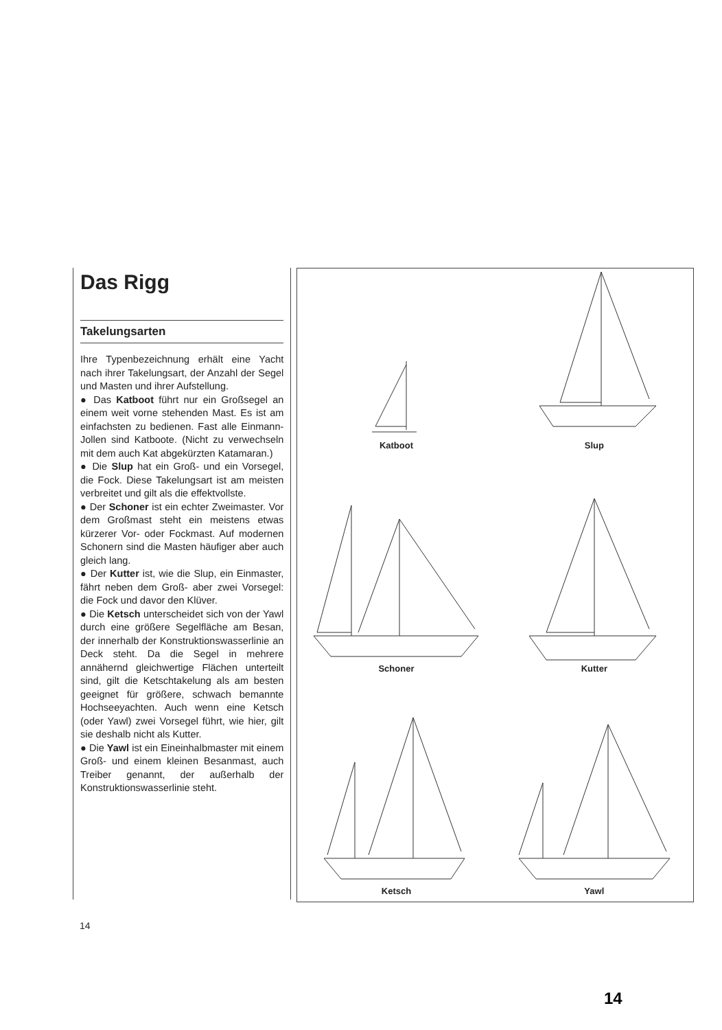Das Rigg
Takelungsarten
Ihre Typenbezeichnung erhält eine Yacht nach ihrer Takelungsart, der Anzahl der Segel und Masten und ihrer Aufstellung.
● Das Katboot führt nur ein Großsegel an einem weit vorne stehenden Mast. Es ist am einfachsten zu bedienen. Fast alle Einmann-Jollen sind Katboote. (Nicht zu verwechseln mit dem auch Kat abgekürzten Katamaran.)
● Die Slup hat ein Groß- und ein Vorsegel, die Fock. Diese Takelungsart ist am meisten verbreitet und gilt als die effektvollste.
● Der Schoner ist ein echter Zweimaster. Vor dem Großmast steht ein meistens etwas kürzerer Vor- oder Fockmast. Auf modernen Schonern sind die Masten häufiger aber auch gleich lang.
● Der Kutter ist, wie die Slup, ein Einmaster, fährt neben dem Groß- aber zwei Vorsegel: die Fock und davor den Klüver.
● Die Ketsch unterscheidet sich von der Yawl durch eine größere Segelfläche am Besan, der innerhalb der Konstruktionswasserlinie an Deck steht. Da die Segel in mehrere annähernd gleichwertige Flächen unterteilt sind, gilt die Ketschtakelung als am besten geeignet für größere, schwach bemannte Hochseeyachten. Auch wenn eine Ketsch (oder Yawl) zwei Vorsegel führt, wie hier, gilt sie deshalb nicht als Kutter.
● Die Yawl ist ein Eineinhalbmaster mit einem Groß- und einem kleinen Besanmast, auch Treiber genannt, der außerhalb der Konstruktionswasserlinie steht.
Katboot
Slup
Schoner
Kutter
Ketsch
Yawl
14
14